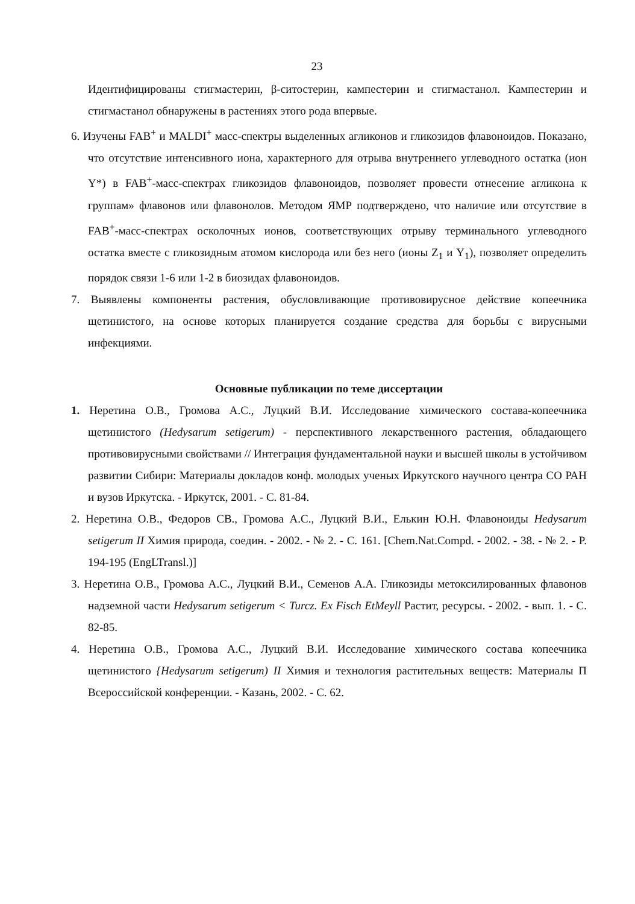23
Идентифицированы стигмастерин, β-ситостерин, кампестерин и стигмастанол. Кампестерин и стигмастанол обнаружены в растениях этого рода впервые.
6. Изучены FAB<sup>+</sup> и MALDI<sup>+</sup> масс-спектры выделенных агликонов и гликозидов флавоноидов. Показано, что отсутствие интенсивного иона, характерного для отрыва внутреннего углеводного остатка (ион Y*) в FAB<sup>+</sup>-масс-спектрах гликозидов флавоноидов, позволяет провести отнесение агликона к группам» флавонов или флавонолов. Методом ЯМР подтверждено, что наличие или отсутствие в FAB<sup>+</sup>-масс-спектрах осколочных ионов, соответствующих отрыву терминального углеводного остатка вместе с гликозидным атомом кислорода или без него (ионы Z<sub>1</sub> и Y<sub>1</sub>), позволяет определить порядок связи 1-6 или 1-2 в биозидах флавоноидов.
7. Выявлены компоненты растения, обусловливающие противовирусное действие копеечника щетинистого, на основе которых планируется создание средства для борьбы с вирусными инфекциями.
Основные публикации по теме диссертации
1. Неретина О.В., Громова А.С., Луцкий В.И. Исследование химического состава-копеечника щетинистого (Hedysarum setigerum) - перспективного лекарственного растения, обладающего противовирусными свойствами // Интеграция фундаментальной науки и высшей школы в устойчивом развитии Сибири: Материалы докладов конф. молодых ученых Иркутского научного центра СО РАН и вузов Иркутска. - Иркутск, 2001. - С. 81-84.
2. Неретина О.В., Федоров СВ., Громова А.С., Луцкий В.И., Елькин Ю.Н. Флавоноиды Hedysarum setigerum II Химия природа, соедин. - 2002. - № 2. - С. 161. [Chem.Nat.Compd. - 2002. - 38. - № 2. - P. 194-195 (EngLTransl.)]
3. Неретина О.В., Громова А.С., Луцкий В.И., Семенов А.А. Гликозиды метоксилированных флавонов надземной части Hedysarum setigerum < Turcz. Ex Fisch EtMeyll Растит, ресурсы. - 2002. - вып. 1. - С. 82-85.
4. Неретина О.В., Громова А.С., Луцкий В.И. Исследование химического состава копеечника щетинистого {Hedysarum setigerum) II Химия и технология растительных веществ: Материалы П Всероссийской конференции. - Казань, 2002. - С. 62.